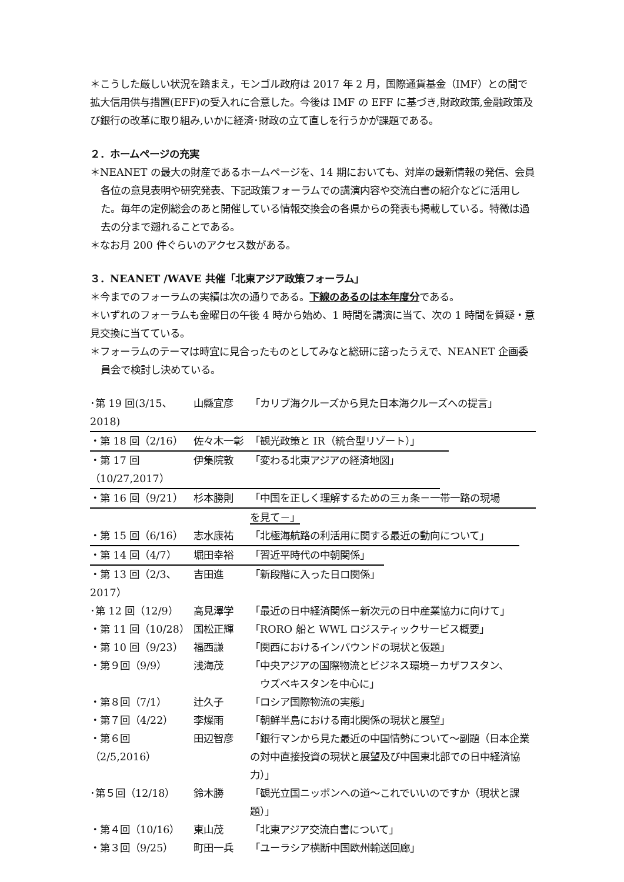＊こうした厳しい状況を踏まえ，モンゴル政府は 2017 年 2 月，国際通貨基金（IMF）との間で拡大信用供与措置(EFF)の受入れに合意した。今後は IMF の EFF に基づき,財政政策,金融政策及び銀行の改革に取り組み,いかに経済･財政の立て直しを行うかが課題である。
２．ホームページの充実
＊NEANET の最大の財産であるホームページを、14 期においても、対岸の最新情報の発信、会員各位の意見表明や研究発表、下記政策フォーラムでの講演内容や交流白書の紹介などに活用した。毎年の定例総会のあと開催している情報交換会の各県からの発表も掲載している。特徴は過去の分まで遡れることである。
＊なお月 200 件ぐらいのアクセス数がある。
３．NEANET /WAVE 共催「北東アジア政策フォーラム」
＊今までのフォーラムの実績は次の通りである。下線のあるのは本年度分である。
＊いずれのフォーラムも金曜日の午後 4 時から始め、1 時間を講演に当て、次の 1 時間を質疑・意見交換に当てている。
＊フォーラムのテーマは時宜に見合ったものとしてみなと総研に諮ったうえで、NEANET 企画委員会で検討し決めている。
･第 19 回(3/15､2018) 山縣宜彦 「カリブ海クルーズから見た日本海クルーズへの提言」
・第 18 回（2/16） 佐々木一彰 「観光政策と IR（統合型リゾート）」
・第 17 回（10/27,2017） 伊集院敦 「変わる北東アジアの経済地図」
・第 16 回（9/21） 杉本勝則 「中国を正しく理解するための三ヵ条－一帯一路の現場
を見て－」
・第 15 回（6/16） 志水康祐 「北極海航路の利活用に関する最近の動向について」
・第 14 回（4/7） 堀田幸裕 「習近平時代の中朝関係」
・第 13 回（2/3､2017） 吉田進 「新段階に入った日ロ関係」
･第 12 回（12/9） 高見澤学 「最近の日中経済関係－新次元の日中産業協力に向けて」
・第 11 回（10/28） 国松正輝 「RORO 船と WWL ロジスティックサービス概要」
・第 10 回（9/23） 福西謙 「関西におけるインバウンドの現状と仮題」
・第９回（9/9） 浅海茂 「中央アジアの国際物流とビジネス環境－カザフスタン、
　ウズベキスタンを中心に」
・第８回（7/1） 辻久子 「ロシア国際物流の実態」
・第７回（4/22） 李燦雨 「朝鮮半島における南北関係の現状と展望」
・第６回（2/5,2016） 田辺智彦 「銀行マンから見た最近の中国情勢について～副題（日本企業の対中直接投資の現状と展望及び中国東北部での日中経済協力）」
･第５回（12/18） 鈴木勝 「観光立国ニッポンへの道～これでいいのですか（現状と課題）」
・第４回（10/16） 東山茂 「北東アジア交流白書について」
・第３回（9/25） 町田一兵 「ユーラシア横断中国欧州輸送回廊」